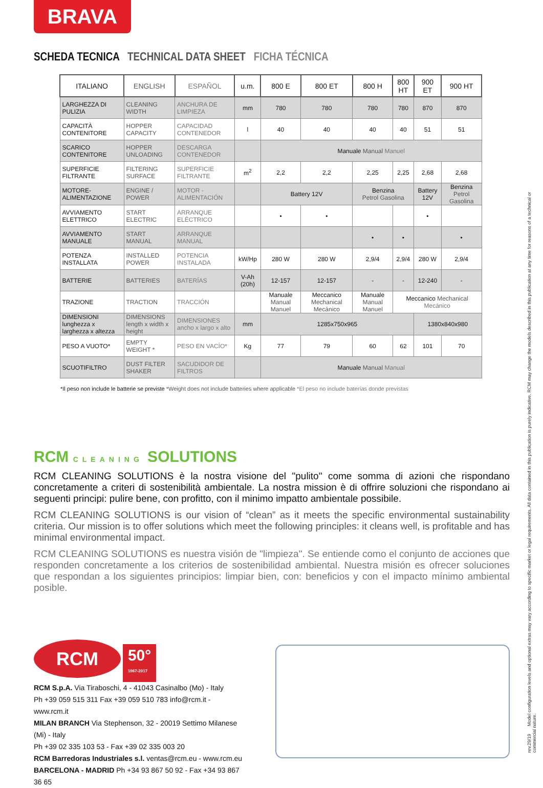BRAVA
SCHEDA TECNICA TECHNICAL DATA SHEET FICHA TÉCNICA
| ITALIANO | ENGLISH | ESPAÑOL | u.m. | 800 E | 800 ET | 800 H | 800 HT | 900 ET | 900 HT |
| --- | --- | --- | --- | --- | --- | --- | --- | --- | --- |
| LARGHEZZA DI PULIZIA | CLEANING WIDTH | ANCHURA DE LIMPIEZA | mm | 780 | 780 | 780 | 780 | 870 | 870 |
| CAPACITÀ CONTENITORE | HOPPER CAPACITY | CAPACIDAD CONTENEDOR | l | 40 | 40 | 40 | 40 | 51 | 51 |
| SCARICO CONTENITORE | HOPPER UNLOADING | DESCARGA CONTENEDOR | | Manuale Manual Manuel | | | | | |
| SUPERFICIE FILTRANTE | FILTERING SURFACE | SUPERFICIE FILTRANTE | m<sup>2</sup> | 2,2 | 2,2 | 2,25 | 2,25 | 2,68 | 2,68 |
| MOTORE-ALIMENTAZIONE | ENGINE / POWER | MOTOR - ALIMENTACIÓN | | Battery 12V | | Benzina Petrol Gasolina | | Battery 12V | Benzina Petrol Gasolina |
| AVVIAMENTO ELETTRICO | START ELECTRIC | ARRANQUE ELÉCTRICO | | • | • | | | • | |
| AVVIAMENTO MANUALE | START MANUAL | ARRANQUE MANUAL | | | | • | • | | • |
| POTENZA INSTALLATA | INSTALLED POWER | POTENCIA INSTALADA | kW/Hp | 280 W | 280 W | 2,9/4 | 2,9/4 | 280 W | 2,9/4 |
| BATTERIE | BATTERIES | BATERÍAS | V-Ah (20h) | 12-157 | 12-157 | - | - | 12-240 | - |
| TRAZIONE | TRACTION | TRACCIÓN | | Manuale Manual Manuel | Meccanico Mechanical Mecánico | Manuale Manual Manuel | Meccanico Mechanical Mecánico | | |
| DIMENSIONI lunghezza x larghezza x altezza | DIMENSIONS length x width x height | DIMENSIONES ancho x largo x alto | mm | 1285x750x965 | | | | 1380x840x980 | |
| PESO A VUOTO* | EMPTY WEIGHT * | PESO EN VACÍO* | Kg | 77 | 79 | 60 | 62 | 101 | 70 |
| SCUOTIFILTRO | DUST FILTER SHAKER | SACUDIDOR DE FILTROS | | Manuale Manual Manual | | | | | |
*Il peso non include le batterie se previste *Weight does not include batteries where applicable *El peso no include baterías donde previstas
RCM CLEANING SOLUTIONS
RCM CLEANING SOLUTIONS è la nostra visione del "pulito" come somma di azioni che rispondano concretamente a criteri di sostenibilità ambientale. La nostra mission è di offrire soluzioni che rispondano ai seguenti principi: pulire bene, con profitto, con il minimo impatto ambientale possibile.
RCM CLEANING SOLUTIONS is our vision of “clean” as it meets the specific environmental sustainability criteria. Our mission is to offer solutions which meet the following principles: it cleans well, is profitable and has minimal environmental impact.
RCM CLEANING SOLUTIONS es nuestra visión de "limpieza". Se entiende como el conjunto de acciones que responden concretamente a los criterios de sostenibilidad ambiental. Nuestra misión es ofrecer soluciones que respondan a los siguientes principios: limpiar bien, con: beneficios y con el impacto mínimo ambiental posible.
RCM 50°
1967-2017
RCM S.p.A. Via Tiraboschi, 4 - 41043 Casinalbo (Mo) - Italy
Ph +39 059 515 311 Fax +39 059 510 783 info@rcm.it - www.rcm.it
MILAN BRANCH Via Stephenson, 32 - 20019 Settimo Milanese (Mi) - Italy
Ph +39 02 335 103 53 - Fax +39 02 335 003 20
RCM Barredoras Industriales s.l. ventas@rcm.eu - www.rcm.eu
BARCELONA - MADRID Ph +34 93 867 50 92 - Fax +34 93 867 36 65
rev.29/19 Model configuration levels and optional extras may vary according to specific market or legal requirements. All data contained in this publication is purely indicative. RCM may change the models described in this publication at any time for reasons of a technical or commercial nature.